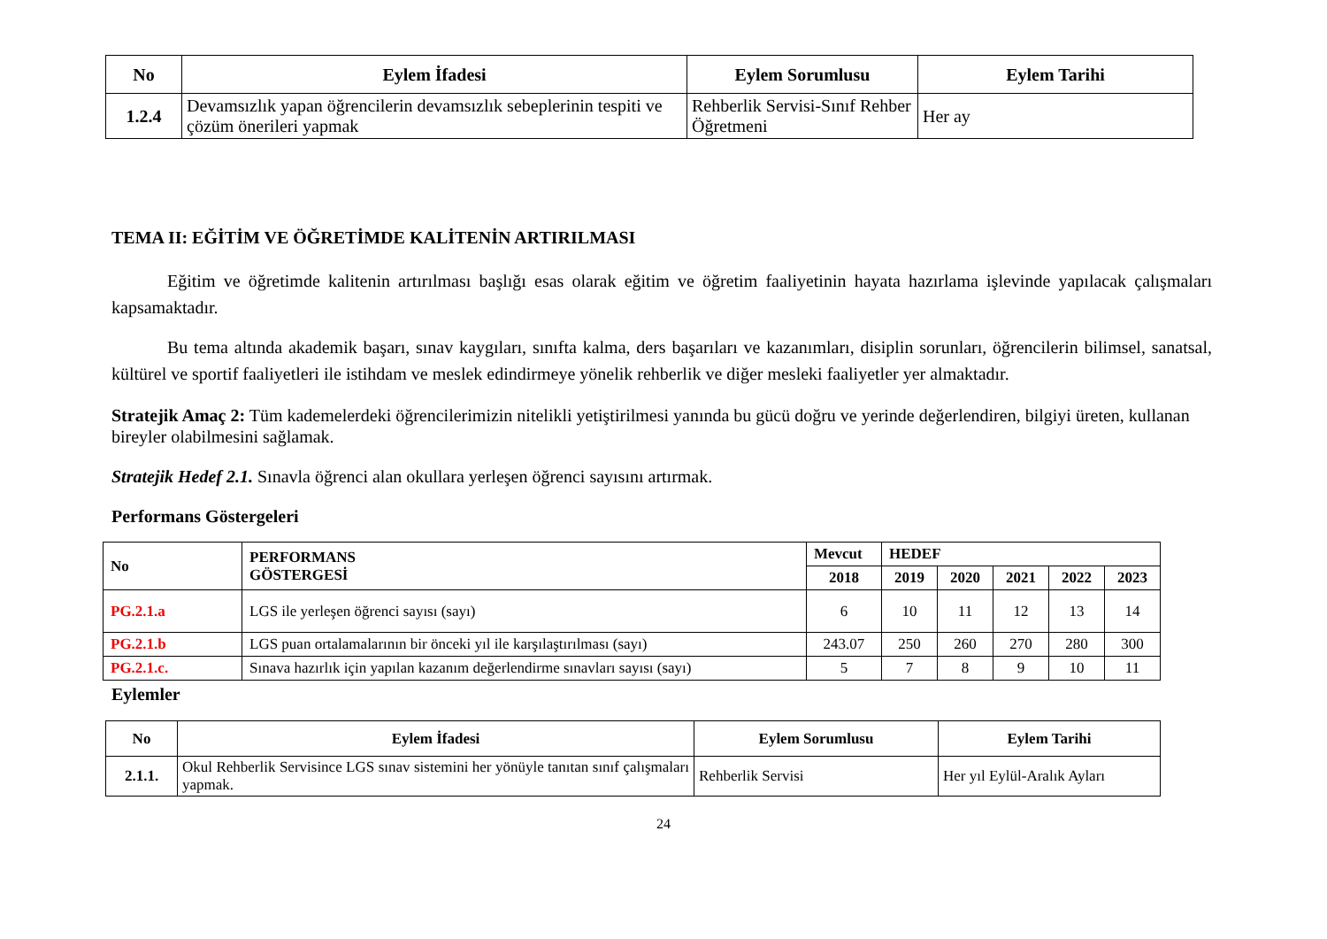| No | Eylem İfadesi | Eylem Sorumlusu | Eylem Tarihi |
| --- | --- | --- | --- |
| 1.2.4 | Devamsızlık yapan öğrencilerin devamsızlık sebeplerinin tespiti ve çözüm önerileri yapmak | Rehberlik Servisi-Sınıf Rehber Öğretmeni | Her ay |
TEMA II: EĞİTİM VE ÖĞRETİMDE KALİTENİN ARTIRILMASI
Eğitim ve öğretimde kalitenin artırılması başlığı esas olarak eğitim ve öğretim faaliyetinin hayata hazırlama işlevinde yapılacak çalışmaları kapsamaktadır.
Bu tema altında akademik başarı, sınav kaygıları, sınıfta kalma, ders başarıları ve kazanımları, disiplin sorunları, öğrencilerin bilimsel, sanatsal, kültürel ve sportif faaliyetleri ile istihdam ve meslek edindirmeye yönelik rehberlik ve diğer mesleki faaliyetler yer almaktadır.
Stratejik Amaç 2: Tüm kademelerdeki öğrencilerimizin nitelikli yetiştirilmesi yanında bu gücü doğru ve yerinde değerlendiren, bilgiyi üreten, kullanan bireyler olabilmesini sağlamak.
Stratejik Hedef 2.1. Sınavla öğrenci alan okullara yerleşen öğrenci sayısını artırmak.
Performans Göstergeleri
| No | PERFORMANS GÖSTERGESİ | Mevcut | HEDEF | | | | |
| --- | --- | --- | --- | --- | --- | --- | --- |
| | | 2018 | 2019 | 2020 | 2021 | 2022 | 2023 |
| PG.2.1.a | LGS ile yerleşen öğrenci sayısı (sayı) | 6 | 10 | 11 | 12 | 13 | 14 |
| PG.2.1.b | LGS puan ortalamalarının bir önceki yıl ile karşılaştırılması (sayı) | 243.07 | 250 | 260 | 270 | 280 | 300 |
| PG.2.1.c. | Sınava hazırlık için yapılan kazanım değerlendirme sınavları sayısı (sayı) | 5 | 7 | 8 | 9 | 10 | 11 |
Eylemler
| No | Eylem İfadesi | Eylem Sorumlusu | Eylem Tarihi |
| --- | --- | --- | --- |
| 2.1.1. | Okul Rehberlik Servisince LGS sınav sistemini her yönüyle tanıtan sınıf çalışmaları yapmak. | Rehberlik Servisi | Her yıl Eylül-Aralık Ayları |
24